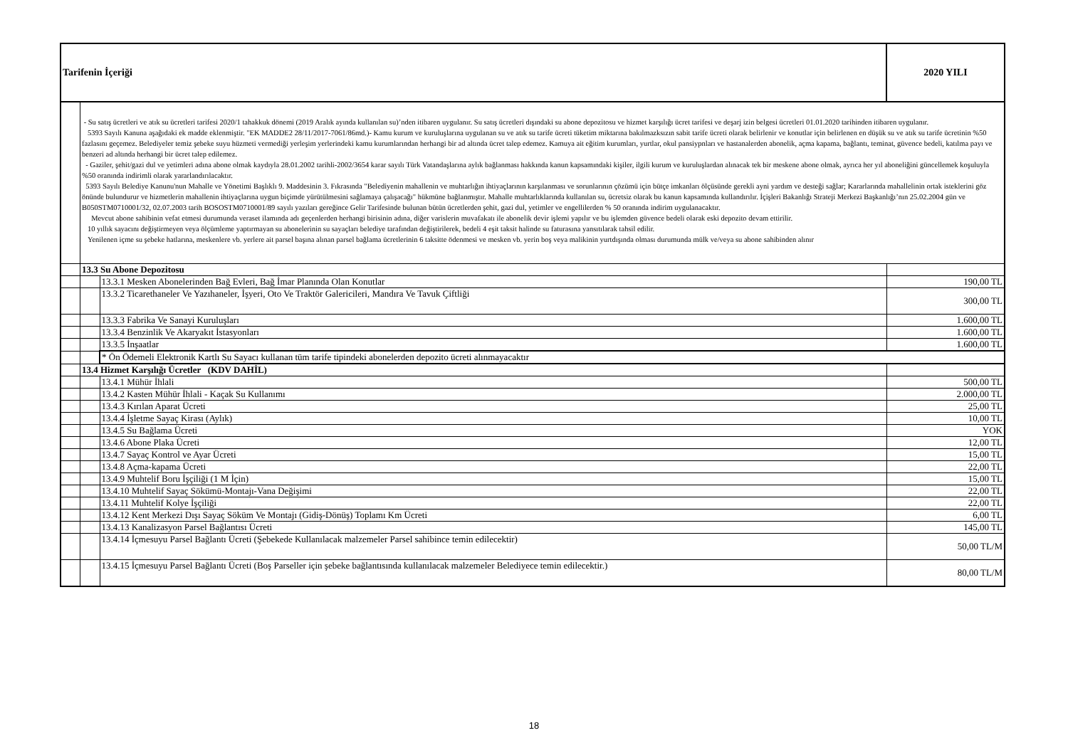| Tarifenin İçeriği | | | 2020 YILI |
| | - Su satış ücretleri ve atık su ücretleri tarifesi 2020/1 tahakkuk dönemi (2019 Aralık ayında kullanılan su)’nden itibaren uygulanır. Su satış ücretleri dışındaki su abone depozitosu ve hizmet karşılığı ücret tarifesi ve deşarj izin belgesi ücretleri 01.01.2020 tarihinden itibaren uygulanır. 5393 Sayılı Kanuna aşağıdaki ek madde eklenmiştir. "EK MADDE2 28/11/2017-7061/86md.)- Kamu kurum ve kuruluşlarına uygulanan su ve atık su tarife ücreti tüketim miktarına bakılmazksızın sabit tarife ücreti olarak belirlenir ve konutlar için belirlenen en düşük su ve atık su tarife ücretinin %50 fazlasını geçemez. Belediyeler temiz şebeke suyu hüzmeti vermediği yerleşim yerlerindeki kamu kurumlarından herhangi bir ad altında ücret talep edemez. Kamuya ait eğitim kurumları, yurtlar, okul pansiypnları ve hastanalerden abonelik, açma kapama, bağlantı, teminat, güvence bedeli, katılma payı ve benzeri ad altında herhangi bir ücret talep edilemez. - Gaziler, şehit/gazi dul ve yetimleri adına abone olmak kaydıyla 28.01.2002 tarihli-2002/3654 karar sayılı Türk Vatandaşlarına aylık bağlanması hakkında kanun kapsamındaki kişiler, ilgili kurum ve kuruluşlardan alınacak tek bir meskene abone olmak, ayrıca her yıl aboneliğini güncellemek koşuluyla %50 oranında indirimli olarak yararlandırılacaktır. 5393 Sayılı Belediye Kanunu'nun Mahalle ve Yönetimi Başlıklı 9. Maddesinin 3. Fıkrasında "Belediyenin mahallenin ve muhtarlığın ihtiyaçlarının karşılanması ve sorunlarının çözümü için bütçe imkanları ölçüsünde gerekli ayni yardım ve desteği sağlar; Kararlarında mahallelinin ortak isteklerini göz önünde bulundurur ve hizmetlerin mahallenin ihtiyaçlarına uygun biçimde yürütülmesini sağlamaya çalışacağı" hükmüne bağlanmıştır. Mahalle muhtarlıklarında kullanılan su, ücretsiz olarak bu kanun kapsamında kullandırılır. İçişleri Bakanlığı Strateji Merkezi Başkanlığı’nın 25.02.2004 gün ve B050STM0710001/32, 02.07.2003 tarih BOSOSTM0710001/89 sayılı yazıları gereğince Gelir Tarifesinde bulunan bütün ücretlerden şehit, gazi dul, yetimler ve engellilerden % 50 oranında indirim uygulanacaktır. Mevcut abone sahibinin vefat etmesi durumunda veraset ilamında adı geçenlerden herhangi birisinin adına, diğer varislerin muvafakatı ile abonelik devir işlemi yapılır ve bu işlemden güvence bedeli olarak eski depozito devam ettirilir. 10 yıllık sayacını değiştirmeyen veya ölçümleme yaptırmayan su abonelerinin su sayaçları belediye tarafından değiştirilerek, bedeli 4 eşit taksit halinde su faturasına yansıtılarak tahsil edilir. Yenilenen içme su şebeke hatlarına, meskenlere vb. yerlere ait parsel başına alınan parsel bağlama ücretlerinin 6 taksitte ödenmesi ve mesken vb. yerin boş veya malikinin yurtdışında olması durumunda mülk ve/veya su abone sahibinden alınır | | |
| | 13.3 Su Abone Depozitosu | | |
| | | 13.3.1 Mesken Abonelerinden Bağ Evleri, Bağ İmar Planında Olan Konutlar | 190,00 TL |
| | | 13.3.2 Ticarethaneler Ve Yazıhaneler, İşyeri, Oto Ve Traktör Galericileri, Mandıra Ve Tavuk Çiftliği | 300,00 TL |
| | | 13.3.3 Fabrika Ve Sanayi Kuruluşları | 1.600,00 TL |
| | | 13.3.4 Benzinlik Ve Akaryakıt İstasyonları | 1.600,00 TL |
| | | 13.3.5 İnşaatlar | 1.600,00 TL |
| | | * Ön Ödemeli Elektronik Kartlı Su Sayacı kullanan tüm tarife tipindeki abonelerden depozito ücreti alınmayacaktır | |
| | 13.4 Hizmet Karşılığı Ücretler (KDV DAHİL) | | |
| | | 13.4.1 Mühür İhlali | 500,00 TL |
| | | 13.4.2 Kasten Mühür İhlali - Kaçak Su Kullanımı | 2.000,00 TL |
| | | 13.4.3 Kırılan Aparat Ücreti | 25,00 TL |
| | | 13.4.4 İşletme Sayaç Kirası (Aylık) | 10,00 TL |
| | | 13.4.5 Su Bağlama Ücreti | YOK |
| | | 13.4.6 Abone Plaka Ücreti | 12,00 TL |
| | | 13.4.7 Sayaç Kontrol ve Ayar Ücreti | 15,00 TL |
| | | 13.4.8 Açma-kapama Ücreti | 22,00 TL |
| | | 13.4.9 Muhtelif Boru İşçiliği (1 M İçin) | 15,00 TL |
| | | 13.4.10 Muhtelif Sayaç Sökümü-Montajı-Vana Değişimi | 22,00 TL |
| | | 13.4.11 Muhtelif Kolye İşçiliği | 22,00 TL |
| | | 13.4.12 Kent Merkezi Dışı Sayaç Söküm Ve Montajı (Gidiş-Dönüş) Toplamı Km Ücreti | 6,00 TL |
| | | 13.4.13 Kanalizasyon Parsel Bağlantısı Ücreti | 145,00 TL |
| | | 13.4.14 İçmesuyu Parsel Bağlantı Ücreti (Şebekede Kullanılacak malzemeler Parsel sahibince temin edilecektir) | 50,00 TL/M |
| | | 13.4.15 İçmesuyu Parsel Bağlantı Ücreti (Boş Parseller için şebeke bağlantısında kullanılacak malzemeler Belediyece temin edilecektir.) | 80,00 TL/M |
18